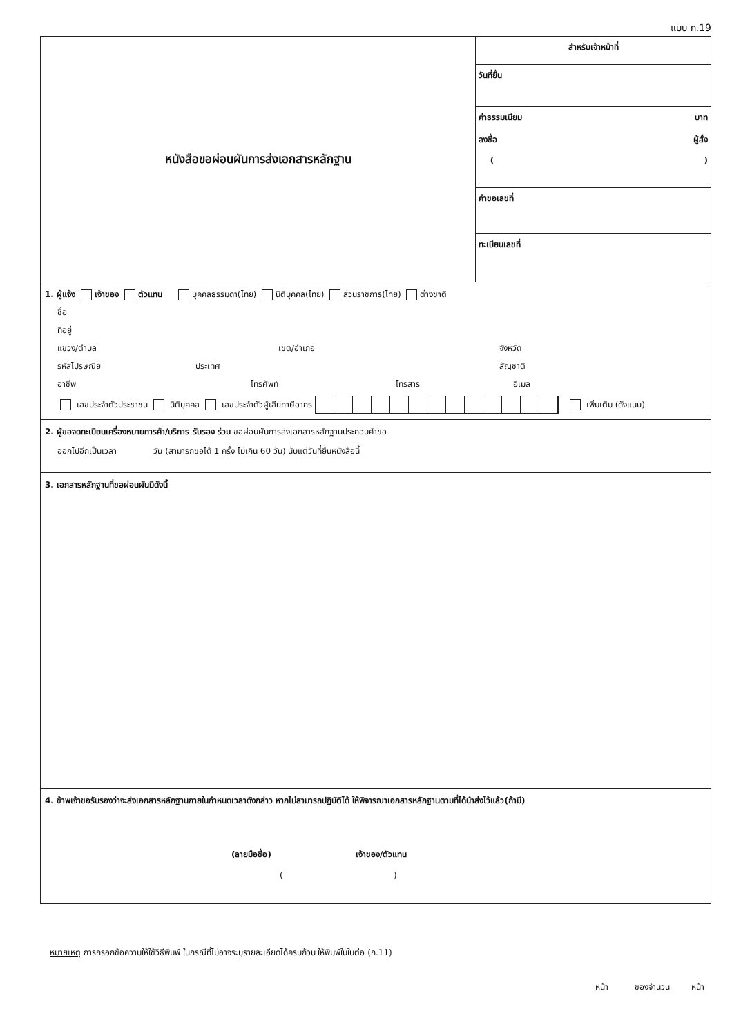แบบ ก.19
หนังสือขอผ่อนผันการส่งเอกสารหลักฐาน
สำหรับเจ้าหน้าที่
วันที่ยื่น
ค่าธรรมเนียม บาท
ลงชื่อ ผู้สั่ง
( )
คำขอเลขที่
ทะเบียนเลขที่
1. ผู้แจ้ง เจ้าของ ตัวแทน บุคคลธรรมดา(ไทย) นิติบุคคล(ไทย) ส่วนราชการ(ไทย) ต่างชาติ
ชื่อ
ที่อยู่
แขวง/ตำบล เขต/อำเภอ จังหวัด
รหัสไปรษณีย์ ประเทศ สัญชาติ
อาชีพ โทรศัพท์ โทรสาร อีเมล
เลขประจำตัวประชาชน นิติบุคคล เลขประจำตัวผู้เสียภาษีอากร เพิ่มเติม (ดังแนบ)
2. ผู้ขอจดทะเบียนเครื่องหมายการค้า/บริการ รับรอง ร่วม ขอผ่อนผันการส่งเอกสารหลักฐานประกอบคำขอ
ออกไปอีกเป็นเวลา วัน (สามารถขอได้ 1 ครั้ง ไม่เกิน 60 วัน) นับแต่วันที่ยื่นหนังสือนี้
3. เอกสารหลักฐานที่ขอผ่อนผันมีดังนี้
4. ข้าพเจ้าขอรับรองว่าจะส่งเอกสารหลักฐานภายในกำหนดเวลาดังกล่าว หากไม่สามารถปฏิบัติได้ ให้พิจารณาเอกสารหลักฐานตามที่ได้นำส่งไว้แล้ว(ถ้ามี)
(ลายมือชื่อ) เจ้าของ/ตัวแทน
( )
หมายเหตุ การกรอกข้อความให้ใช้วิธีพิมพ์ ในกรณีที่ไม่อาจระบุรายละเอียดได้ครบถ้วน ให้พิมพ์ในใบต่อ (ก.11)
หน้า ของจำนวน หน้า